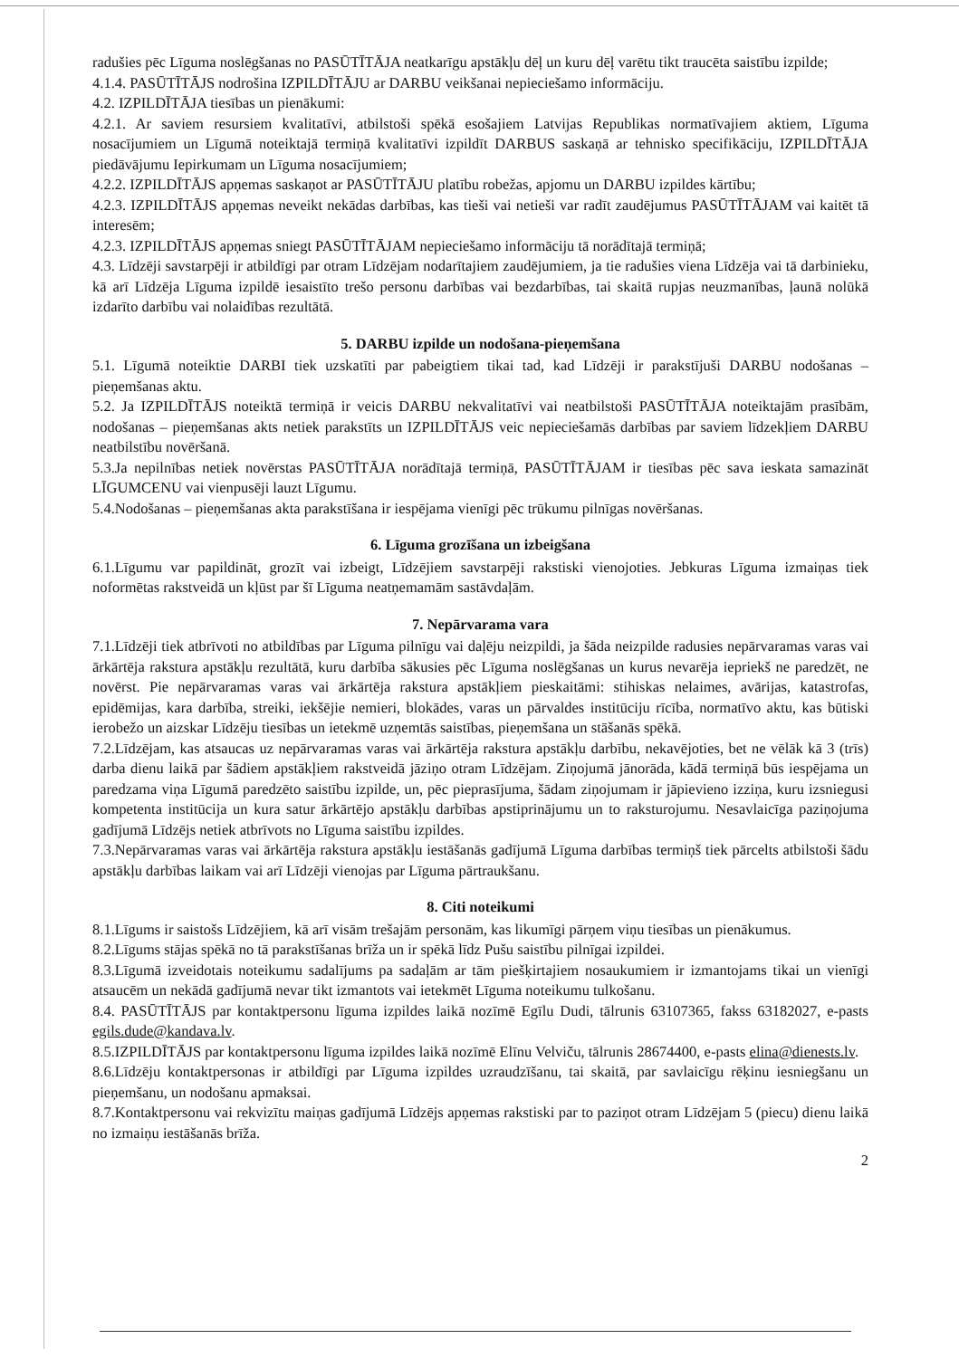radušies pēc Līguma noslēgšanas no PASŪTĪTĀJA neatkarīgu apstākļu dēļ un kuru dēļ varētu tikt traucēta saistību izpilde;
4.1.4. PASŪTĪTĀJS nodrošina IZPILDĪTĀJU ar DARBU veikšanai nepieciešamo informāciju.
4.2. IZPILDĪTĀJA tiesības un pienākumi:
4.2.1. Ar saviem resursiem kvalitatīvi, atbilstoši spēkā esošajiem Latvijas Republikas normatīvajiem aktiem, Līguma nosacījumiem un Līgumā noteiktajā termiņā kvalitatīvi izpildīt DARBUS saskaņā ar tehnisko specifikāciju, IZPILDĪTĀJA piedāvājumu Iepirkumam un Līguma nosacījumiem;
4.2.2. IZPILDĪTĀJS apņemas saskaņot ar PASŪTĪTĀJU platību robežas, apjomu un DARBU izpildes kārtību;
4.2.3. IZPILDĪTĀJS apņemas neveikt nekādas darbības, kas tieši vai netieši var radīt zaudējumus PASŪTĪTĀJAM vai kaitēt tā interesēm;
4.2.3. IZPILDĪTĀJS apņemas sniegt PASŪTĪTĀJAM nepieciešamo informāciju tā norādītajā termiņā;
4.3. Līdzēji savstarpēji ir atbildīgi par otram Līdzējam nodarītajiem zaudējumiem, ja tie radušies viena Līdzēja vai tā darbinieku, kā arī Līdzēja Līguma izpildē iesaistīto trešo personu darbības vai bezdarbības, tai skaitā rupjas neuzmanības, ļaunā nolūkā izdarīto darbību vai nolaidības rezultātā.
5. DARBU izpilde un nodošana-pieņemšana
5.1. Līgumā noteiktie DARBI tiek uzskatīti par pabeigtiem tikai tad, kad Līdzēji ir parakstījuši DARBU nodošanas – pieņemšanas aktu.
5.2. Ja IZPILDĪTĀJS noteiktā termiņā ir veicis DARBU nekvalitatīvi vai neatbilstoši PASŪTĪTĀJA noteiktajām prasībām, nodošanas – pieņemšanas akts netiek parakstīts un IZPILDĪTĀJS veic nepieciešamās darbības par saviem līdzekļiem DARBU neatbilstību novēršanā.
5.3.Ja nepilnības netiek novērstas PASŪTĪTĀJA norādītajā termiņā, PASŪTĪTĀJAM ir tiesības pēc sava ieskata samazināt LĪGUMCENU vai vienpusēji lauzt Līgumu.
5.4.Nodošanas – pieņemšanas akta parakstīšana ir iespējama vienīgi pēc trūkumu pilnīgas novēršanas.
6. Līguma grozīšana un izbeigšana
6.1.Līgumu var papildināt, grozīt vai izbeigt, Līdzējiem savstarpēji rakstiski vienojoties. Jebkuras Līguma izmaiņas tiek noformētas rakstveidā un kļūst par šī Līguma neatņemamām sastāvdaļām.
7. Nepārvarama vara
7.1.Līdzēji tiek atbrīvoti no atbildības par Līguma pilnīgu vai daļēju neizpildi, ja šāda neizpilde radusies nepārvaramas varas vai ārkārtēja rakstura apstākļu rezultātā, kuru darbība sākusies pēc Līguma noslēgšanas un kurus nevarēja iepriekš ne paredzēt, ne novērst. Pie nepārvaramas varas vai ārkārtēja rakstura apstākļiem pieskaitāmi: stihiskas nelaimes, avārijas, katastrofas, epidēmijas, kara darbība, streiki, iekšējie nemieri, blokādes, varas un pārvaldes institūciju rīcība, normatīvo aktu, kas būtiski ierobežo un aizskar Līdzēju tiesības un ietekmē uzņemtās saistības, pieņemšana un stāšanās spēkā.
7.2.Līdzējam, kas atsaucas uz nepārvaramas varas vai ārkārtēja rakstura apstākļu darbību, nekavējoties, bet ne vēlāk kā 3 (trīs) darba dienu laikā par šādiem apstākļiem rakstveidā jāziņo otram Līdzējam. Ziņojumā jānorāda, kādā termiņā būs iespējama un paredzama viņa Līgumā paredzēto saistību izpilde, un, pēc pieprasījuma, šādam ziņojumam ir jāpievieno izziņa, kuru izsniegusi kompetenta institūcija un kura satur ārkārtējo apstākļu darbības apstiprinājumu un to raksturojumu. Nesavlaicīga paziņojuma gadījumā Līdzējs netiek atbrīvots no Līguma saistību izpildes.
7.3.Nepārvaramas varas vai ārkārtēja rakstura apstākļu iestāšanās gadījumā Līguma darbības termiņš tiek pārcelts atbilstoši šādu apstākļu darbības laikam vai arī Līdzēji vienojas par Līguma pārtraukšanu.
8. Citi noteikumi
8.1.Līgums ir saistošs Līdzējiem, kā arī visām trešajām personām, kas likumīgi pārņem viņu tiesības un pienākumus.
8.2.Līgums stājas spēkā no tā parakstīšanas brīža un ir spēkā līdz Pušu saistību pilnīgai izpildei.
8.3.Līgumā izveidotais noteikumu sadalījums pa sadaļām ar tām piešķirtajiem nosaukumiem ir izmantojams tikai un vienīgi atsaucēm un nekādā gadījumā nevar tikt izmantots vai ietekmēt Līguma noteikumu tulkošanu.
8.4. PASŪTĪTĀJS par kontaktpersonu līguma izpildes laikā nozīmē Egīlu Dudi, tālrunis 63107365, fakss 63182027, e-pasts egils.dude@kandava.lv.
8.5.IZPILDĪTĀJS par kontaktpersonu līguma izpildes laikā nozīmē Elīnu Velviču, tālrunis 28674400, e-pasts elina@dienests.lv.
8.6.Līdzēju kontaktpersonas ir atbildīgi par Līguma izpildes uzraudzīšanu, tai skaitā, par savlaicīgu rēķinu iesniegšanu un pieņemšanu, un nodošanu apmaksai.
8.7.Kontaktpersonu vai rekvizītu maiņas gadījumā Līdzējs apņemas rakstiski par to paziņot otram Līdzējam 5 (piecu) dienu laikā no izmaiņu iestāšanās brīža.
2